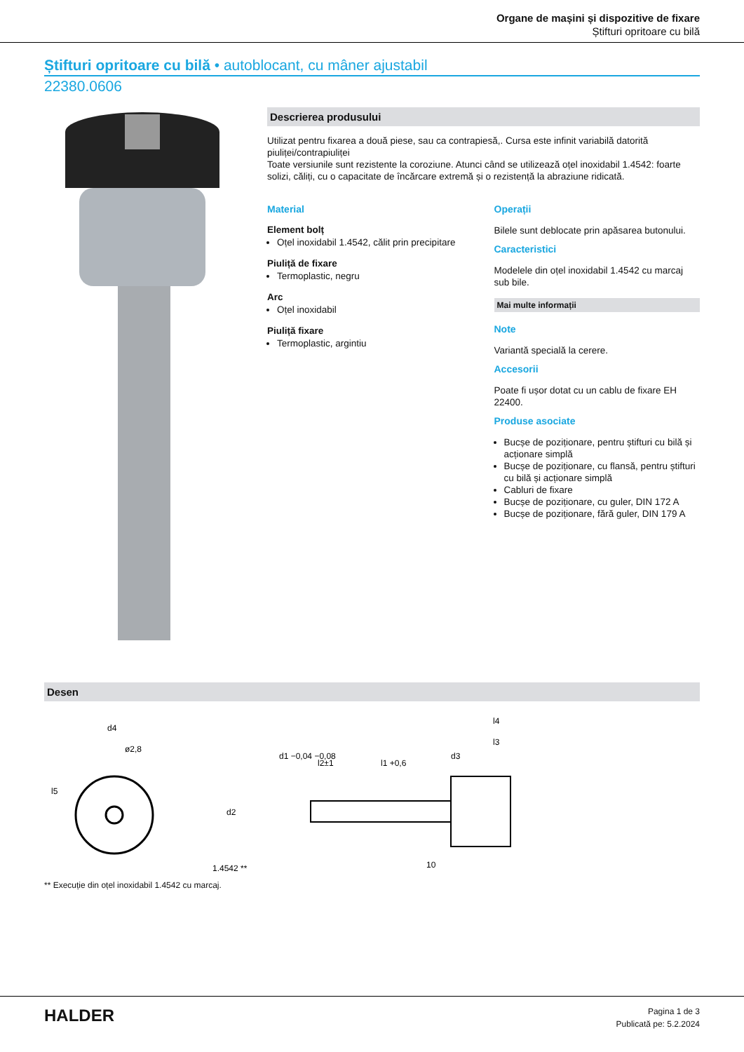Organe de mașini și dispozitive de fixare
Știfturi opritoare cu bilă
Știfturi opritoare cu bilă • autoblocant, cu mâner ajustabil
22380.0606
Descrierea produsului
Utilizat pentru fixarea a două piese, sau ca contrapiesă,. Cursa este infinit variabilă datorită piuliței/contrapiuliței
Toate versiunile sunt rezistente la coroziune. Atunci când se utilizează oțel inoxidabil 1.4542: foarte solizi, căliți, cu o capacitate de încărcare extremă și o rezistență la abraziune ridicată.
Material
Element bolț
Oțel inoxidabil 1.4542, călit prin precipitare
Piuliță de fixare
Termoplastic, negru
Arc
Oțel inoxidabil
Piuliță fixare
Termoplastic, argintiu
Operații
Bilele sunt deblocate prin apăsarea butonului.
Caracteristici
Modelele din oțel inoxidabil 1.4542 cu marcaj sub bile.
Mai multe informații
Note
Variantă specială la cerere.
Accesorii
Poate fi ușor dotat cu un cablu de fixare EH 22400.
Produse asociate
Bucșe de poziționare, pentru știfturi cu bilă și acționare simplă
Bucșe de poziționare, cu flansă, pentru știfturi cu bilă și acționare simplă
Cabluri de fixare
Bucșe de poziționare, cu guler, DIN 172 A
Bucșe de poziționare, fără guler, DIN 179 A
Desen
d4
ø2,8
l5
1.4542 **
d1 −0,04 −0,08
l2±1
l1 +0,6
d3
l4
l3
d2
10
** Execuție din oțel inoxidabil 1.4542 cu marcaj.
HALDER
Pagina 1 de 3
Publicată pe: 5.2.2024